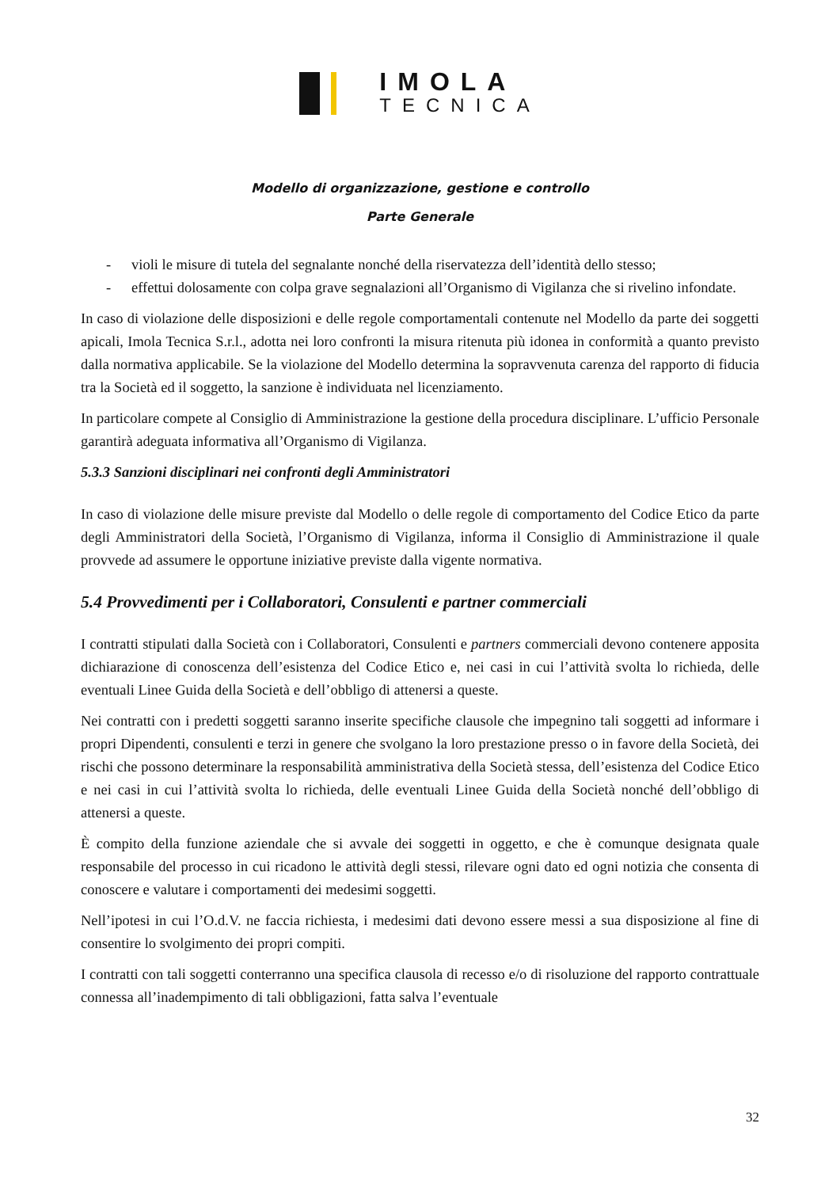IMOLA
TECNICA
Modello di organizzazione, gestione e controllo
Parte Generale
- violi le misure di tutela del segnalante nonché della riservatezza dell’identità dello stesso;
- effettui dolosamente con colpa grave segnalazioni all’Organismo di Vigilanza che si rivelino infondate.
In caso di violazione delle disposizioni e delle regole comportamentali contenute nel Modello da parte dei soggetti apicali, Imola Tecnica S.r.l., adotta nei loro confronti la misura ritenuta più idonea in conformità a quanto previsto dalla normativa applicabile. Se la violazione del Modello determina la sopravvenuta carenza del rapporto di fiducia tra la Società ed il soggetto, la sanzione è individuata nel licenziamento.
In particolare compete al Consiglio di Amministrazione la gestione della procedura disciplinare. L’ufficio Personale garantirà adeguata informativa all’Organismo di Vigilanza.
5.3.3 Sanzioni disciplinari nei confronti degli Amministratori
In caso di violazione delle misure previste dal Modello o delle regole di comportamento del Codice Etico da parte degli Amministratori della Società, l’Organismo di Vigilanza, informa il Consiglio di Amministrazione il quale provvede ad assumere le opportune iniziative previste dalla vigente normativa.
5.4 Provvedimenti per i Collaboratori, Consulenti e partner commerciali
I contratti stipulati dalla Società con i Collaboratori, Consulenti e partners commerciali devono contenere apposita dichiarazione di conoscenza dell’esistenza del Codice Etico e, nei casi in cui l’attività svolta lo richieda, delle eventuali Linee Guida della Società e dell’obbligo di attenersi a queste.
Nei contratti con i predetti soggetti saranno inserite specifiche clausole che impegnino tali soggetti ad informare i propri Dipendenti, consulenti e terzi in genere che svolgano la loro prestazione presso o in favore della Società, dei rischi che possono determinare la responsabilità amministrativa della Società stessa, dell’esistenza del Codice Etico e nei casi in cui l’attività svolta lo richieda, delle eventuali Linee Guida della Società nonché dell’obbligo di attenersi a queste.
È compito della funzione aziendale che si avvale dei soggetti in oggetto, e che è comunque designata quale responsabile del processo in cui ricadono le attività degli stessi, rilevare ogni dato ed ogni notizia che consenta di conoscere e valutare i comportamenti dei medesimi soggetti.
Nell’ipotesi in cui l’O.d.V. ne faccia richiesta, i medesimi dati devono essere messi a sua disposizione al fine di consentire lo svolgimento dei propri compiti.
I contratti con tali soggetti conterranno una specifica clausola di recesso e/o di risoluzione del rapporto contrattuale connessa all’inadempimento di tali obbligazioni, fatta salva l’eventuale
32